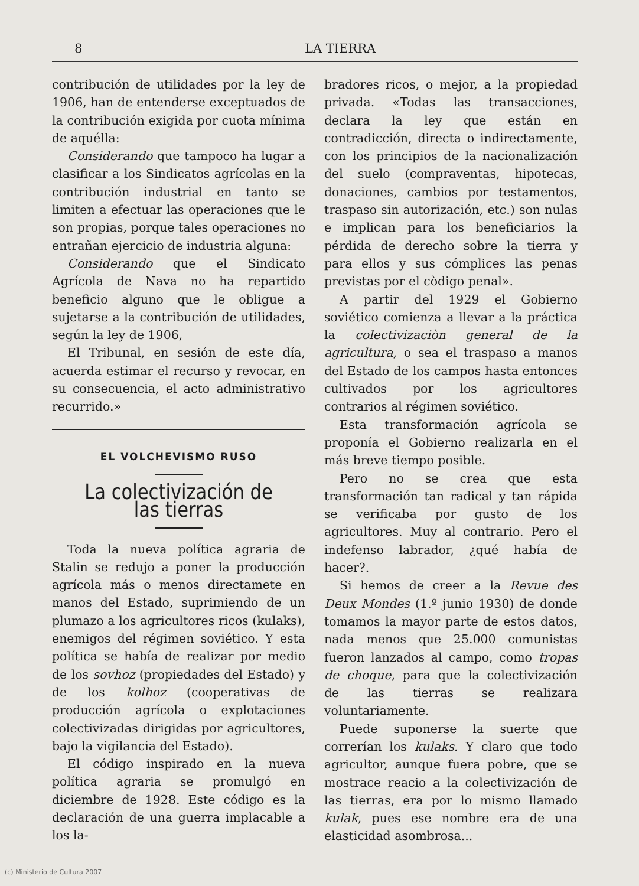8 LA TIERRA
contribución de utilidades por la ley de 1906, han de entenderse exceptuados de la contribución exigida por cuota mínima de aquélla:
Considerando que tampoco ha lugar a clasificar a los Sindicatos agrícolas en la contribución industrial en tanto se limiten a efectuar las operaciones que le son propias, porque tales operaciones no entrañan ejercicio de industria alguna:
Considerando que el Sindicato Agrícola de Nava no ha repartido beneficio alguno que le obligue a sujetarse a la contribución de utilidades, según la ley de 1906,
El Tribunal, en sesión de este día, acuerda estimar el recurso y revocar, en su consecuencia, el acto administrativo recurrido.»
EL VOLCHEVISMO RUSO
La colectivización de las tierras
Toda la nueva política agraria de Stalin se redujo a poner la producción agrícola más o menos directamete en manos del Estado, suprimiendo de un plumazo a los agricultores ricos (kulaks), enemigos del régimen soviético. Y esta política se había de realizar por medio de los sovhoz (propiedades del Estado) y de los kolhoz (cooperativas de producción agrícola o explotaciones colectivizadas dirigidas por agricultores, bajo la vigilancia del Estado).
El código inspirado en la nueva política agraria se promulgó en diciembre de 1928. Este código es la declaración de una guerra implacable a los la-
bradores ricos, o mejor, a la propiedad privada. «Todas las transacciones, declara la ley que están en contradicción, directa o indirectamente, con los principios de la nacionalización del suelo (compraventas, hipotecas, donaciones, cambios por testamentos, traspaso sin autorización, etc.) son nulas e implican para los beneficiarios la pérdida de derecho sobre la tierra y para ellos y sus cómplices las penas previstas por el còdigo penal».
A partir del 1929 el Gobierno soviético comienza a llevar a la práctica la colectivizaciòn general de la agricultura, o sea el traspaso a manos del Estado de los campos hasta entonces cultivados por los agricultores contrarios al régimen soviético.
Esta transformación agrícola se proponía el Gobierno realizarla en el más breve tiempo posible.
Pero no se crea que esta transformación tan radical y tan rápida se verificaba por gusto de los agricultores. Muy al contrario. Pero el indefenso labrador, ¿qué había de hacer?.
Si hemos de creer a la Revue des Deux Mondes (1.º junio 1930) de donde tomamos la mayor parte de estos datos, nada menos que 25.000 comunistas fueron lanzados al campo, como tropas de choque, para que la colectivización de las tierras se realizara voluntariamente.
Puede suponerse la suerte que correrían los kulaks. Y claro que todo agricultor, aunque fuera pobre, que se mostrace reacio a la colectivización de las tierras, era por lo mismo llamado kulak, pues ese nombre era de una elasticidad asombrosa...
(c) Ministerio de Cultura 2007